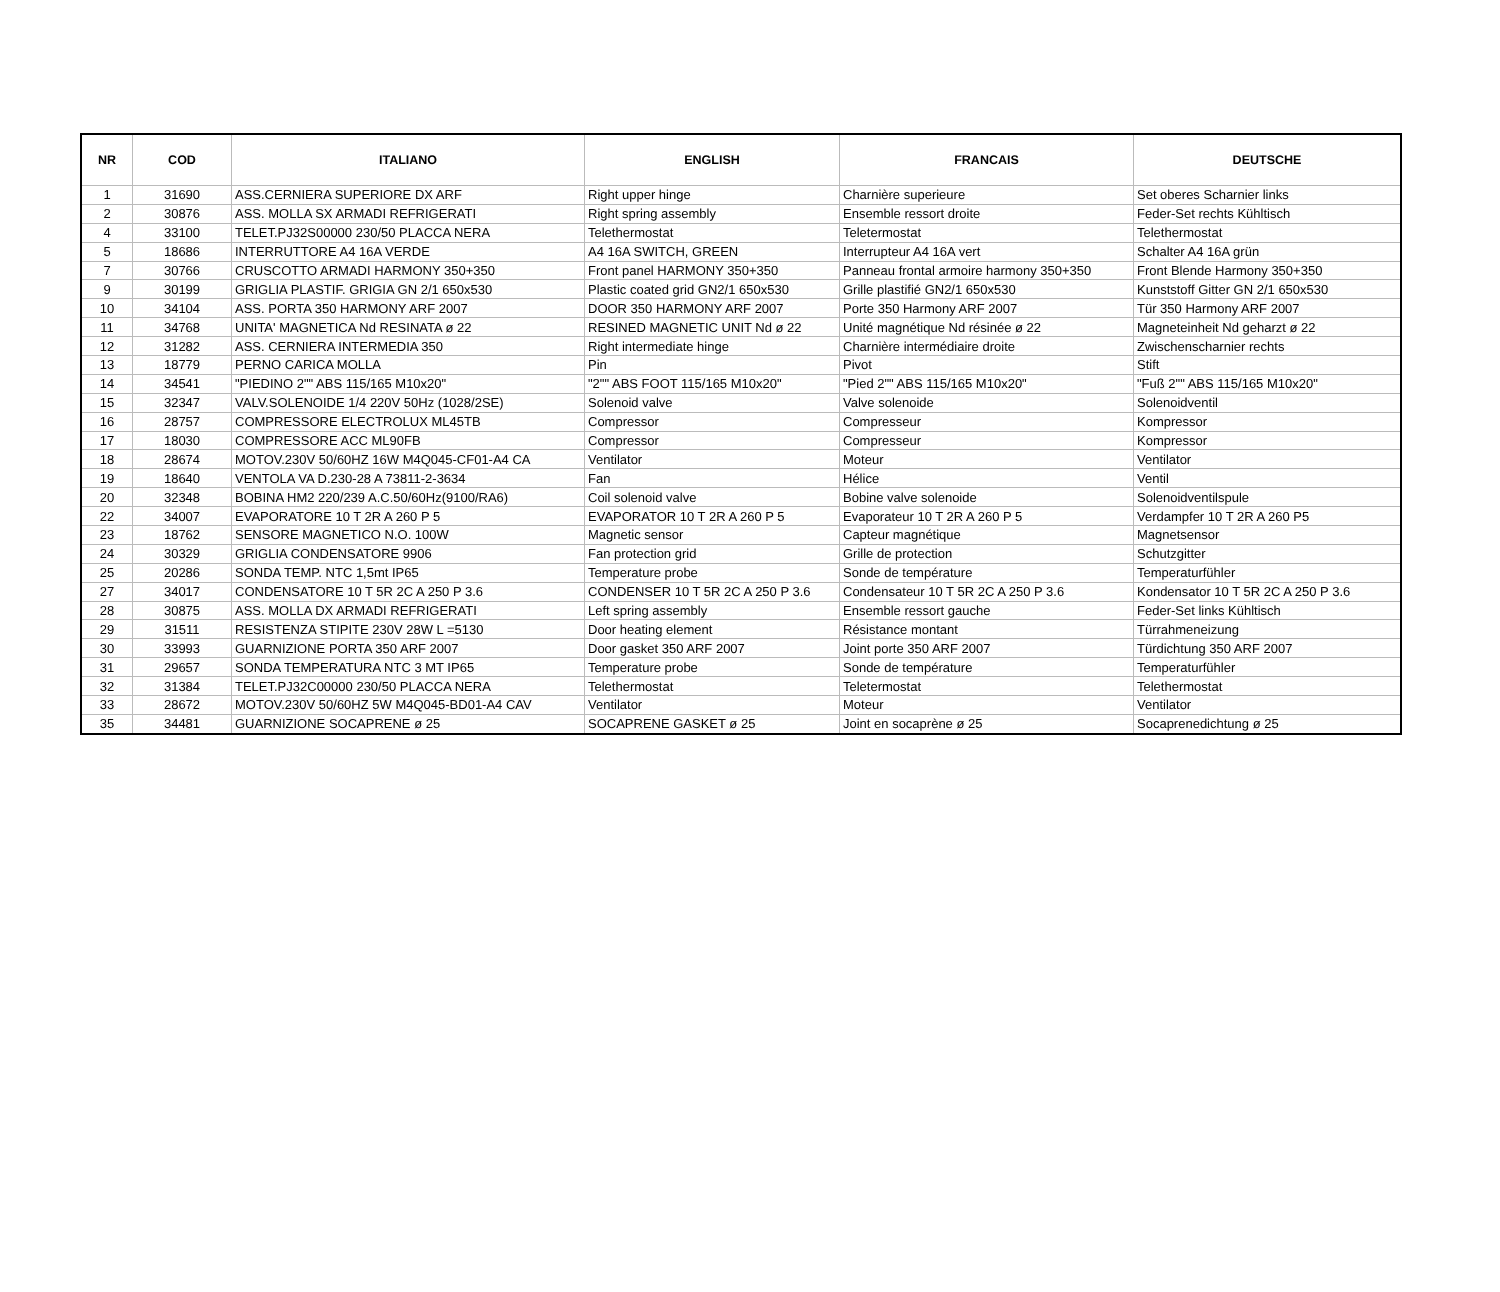| NR | COD | ITALIANO | ENGLISH | FRANCAIS | DEUTSCHE |
| --- | --- | --- | --- | --- | --- |
| 1 | 31690 | ASS.CERNIERA SUPERIORE DX ARF | Right upper hinge | Charnière superieure | Set oberes Scharnier links |
| 2 | 30876 | ASS. MOLLA SX ARMADI REFRIGERATI | Right spring assembly | Ensemble ressort droite | Feder-Set rechts Kühltisch |
| 4 | 33100 | TELET.PJ32S00000 230/50 PLACCA NERA | Telethermostat | Teletermostat | Telethermostat |
| 5 | 18686 | INTERRUTTORE A4 16A VERDE | A4 16A SWITCH, GREEN | Interrupteur A4 16A vert | Schalter A4 16A grün |
| 7 | 30766 | CRUSCOTTO ARMADI HARMONY 350+350 | Front panel HARMONY 350+350 | Panneau frontal armoire harmony 350+350 | Front Blende Harmony 350+350 |
| 9 | 30199 | GRIGLIA PLASTIF. GRIGIA GN 2/1 650x530 | Plastic coated grid GN2/1 650x530 | Grille plastifié GN2/1 650x530 | Kunststoff Gitter GN 2/1 650x530 |
| 10 | 34104 | ASS. PORTA 350 HARMONY ARF 2007 | DOOR 350 HARMONY ARF 2007 | Porte 350 Harmony ARF 2007 | Tür 350 Harmony ARF 2007 |
| 11 | 34768 | UNITA' MAGNETICA Nd RESINATA ø 22 | RESINED MAGNETIC UNIT Nd ø 22 | Unité magnétique Nd résinée ø 22 | Magneteinheit Nd geharzt ø 22 |
| 12 | 31282 | ASS. CERNIERA INTERMEDIA 350 | Right intermediate hinge | Charnière intermédiaire droite | Zwischenscharnier rechts |
| 13 | 18779 | PERNO CARICA MOLLA | Pin | Pivot | Stift |
| 14 | 34541 | "PIEDINO 2"" ABS 115/165 M10x20" | "2"" ABS FOOT 115/165 M10x20" | "Pied 2"" ABS 115/165 M10x20" | "Fuß 2"" ABS 115/165 M10x20" |
| 15 | 32347 | VALV.SOLENOIDE 1/4 220V 50Hz (1028/2SE) | Solenoid valve | Valve solenoide | Solenoidventil |
| 16 | 28757 | COMPRESSORE ELECTROLUX ML45TB | Compressor | Compresseur | Kompressor |
| 17 | 18030 | COMPRESSORE ACC ML90FB | Compressor | Compresseur | Kompressor |
| 18 | 28674 | MOTOV.230V 50/60HZ 16W M4Q045-CF01-A4 CA | Ventilator | Moteur | Ventilator |
| 19 | 18640 | VENTOLA VA D.230-28 A 73811-2-3634 | Fan | Hélice | Ventil |
| 20 | 32348 | BOBINA HM2 220/239 A.C.50/60Hz(9100/RA6) | Coil solenoid valve | Bobine valve solenoide | Solenoidventilspule |
| 22 | 34007 | EVAPORATORE 10 T 2R A 260 P 5 | EVAPORATOR 10 T 2R A 260 P 5 | Evaporateur 10 T 2R A 260 P 5 | Verdampfer 10 T 2R A 260 P5 |
| 23 | 18762 | SENSORE MAGNETICO N.O. 100W | Magnetic sensor | Capteur magnétique | Magnetsensor |
| 24 | 30329 | GRIGLIA CONDENSATORE 9906 | Fan protection grid | Grille de protection | Schutzgitter |
| 25 | 20286 | SONDA TEMP. NTC 1,5mt IP65 | Temperature probe | Sonde de température | Temperaturfühler |
| 27 | 34017 | CONDENSATORE 10 T 5R 2C A 250 P 3.6 | CONDENSER 10 T 5R 2C A 250 P 3.6 | Condensateur 10 T 5R 2C A 250 P 3.6 | Kondensator 10 T 5R 2C A 250 P 3.6 |
| 28 | 30875 | ASS. MOLLA DX ARMADI REFRIGERATI | Left spring assembly | Ensemble ressort gauche | Feder-Set links Kühltisch |
| 29 | 31511 | RESISTENZA STIPITE 230V 28W L =5130 | Door heating element | Résistance montant | Türrahmeneizung |
| 30 | 33993 | GUARNIZIONE PORTA 350 ARF 2007 | Door gasket 350 ARF 2007 | Joint porte 350 ARF 2007 | Türdichtung 350 ARF 2007 |
| 31 | 29657 | SONDA TEMPERATURA NTC 3 MT IP65 | Temperature probe | Sonde de température | Temperaturfühler |
| 32 | 31384 | TELET.PJ32C00000 230/50 PLACCA NERA | Telethermostat | Teletermostat | Telethermostat |
| 33 | 28672 | MOTOV.230V 50/60HZ 5W M4Q045-BD01-A4 CAV | Ventilator | Moteur | Ventilator |
| 35 | 34481 | GUARNIZIONE SOCAPRENE ø 25 | SOCAPRENE GASKET ø 25 | Joint en socaprène ø 25 | Socaprenedichtung ø 25 |